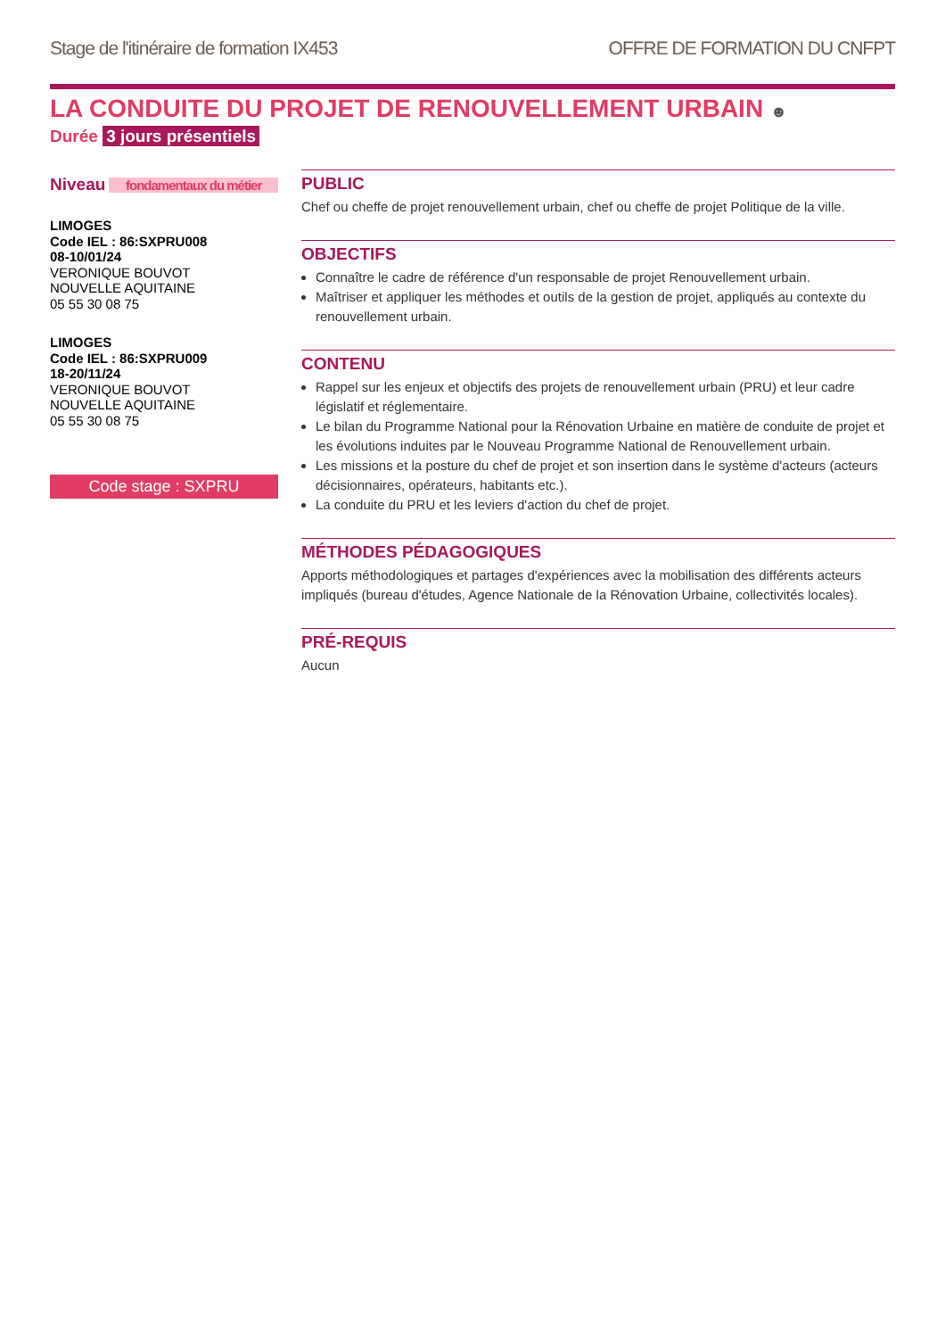Stage de l'itinéraire de formation IX453
OFFRE DE FORMATION DU CNFPT
LA CONDUITE DU PROJET DE RENOUVELLEMENT URBAIN ☻
Durée 3 jours présentiels
Niveau fondamentaux du métier
LIMOGES
Code IEL : 86:SXPRU008
08-10/01/24
VERONIQUE BOUVOT
NOUVELLE AQUITAINE
05 55 30 08 75
LIMOGES
Code IEL : 86:SXPRU009
18-20/11/24
VERONIQUE BOUVOT
NOUVELLE AQUITAINE
05 55 30 08 75
Code stage : SXPRU
PUBLIC
Chef ou cheffe de projet renouvellement urbain, chef ou cheffe de projet Politique de la ville.
OBJECTIFS
Connaître le cadre de référence d'un responsable de projet Renouvellement urbain.
Maîtriser et appliquer les méthodes et outils de la gestion de projet, appliqués au contexte du renouvellement urbain.
CONTENU
Rappel sur les enjeux et objectifs des projets de renouvellement urbain (PRU) et leur cadre législatif et réglementaire.
Le bilan du Programme National pour la Rénovation Urbaine en matière de conduite de projet et les évolutions induites par le Nouveau Programme National de Renouvellement urbain.
Les missions et la posture du chef de projet et son insertion dans le système d'acteurs (acteurs décisionnaires, opérateurs, habitants etc.).
La conduite du PRU et les leviers d'action du chef de projet.
MÉTHODES PÉDAGOGIQUES
Apports méthodologiques et partages d'expériences avec la mobilisation des différents acteurs impliqués (bureau d'études, Agence Nationale de la Rénovation Urbaine, collectivités locales).
PRÉ-REQUIS
Aucun